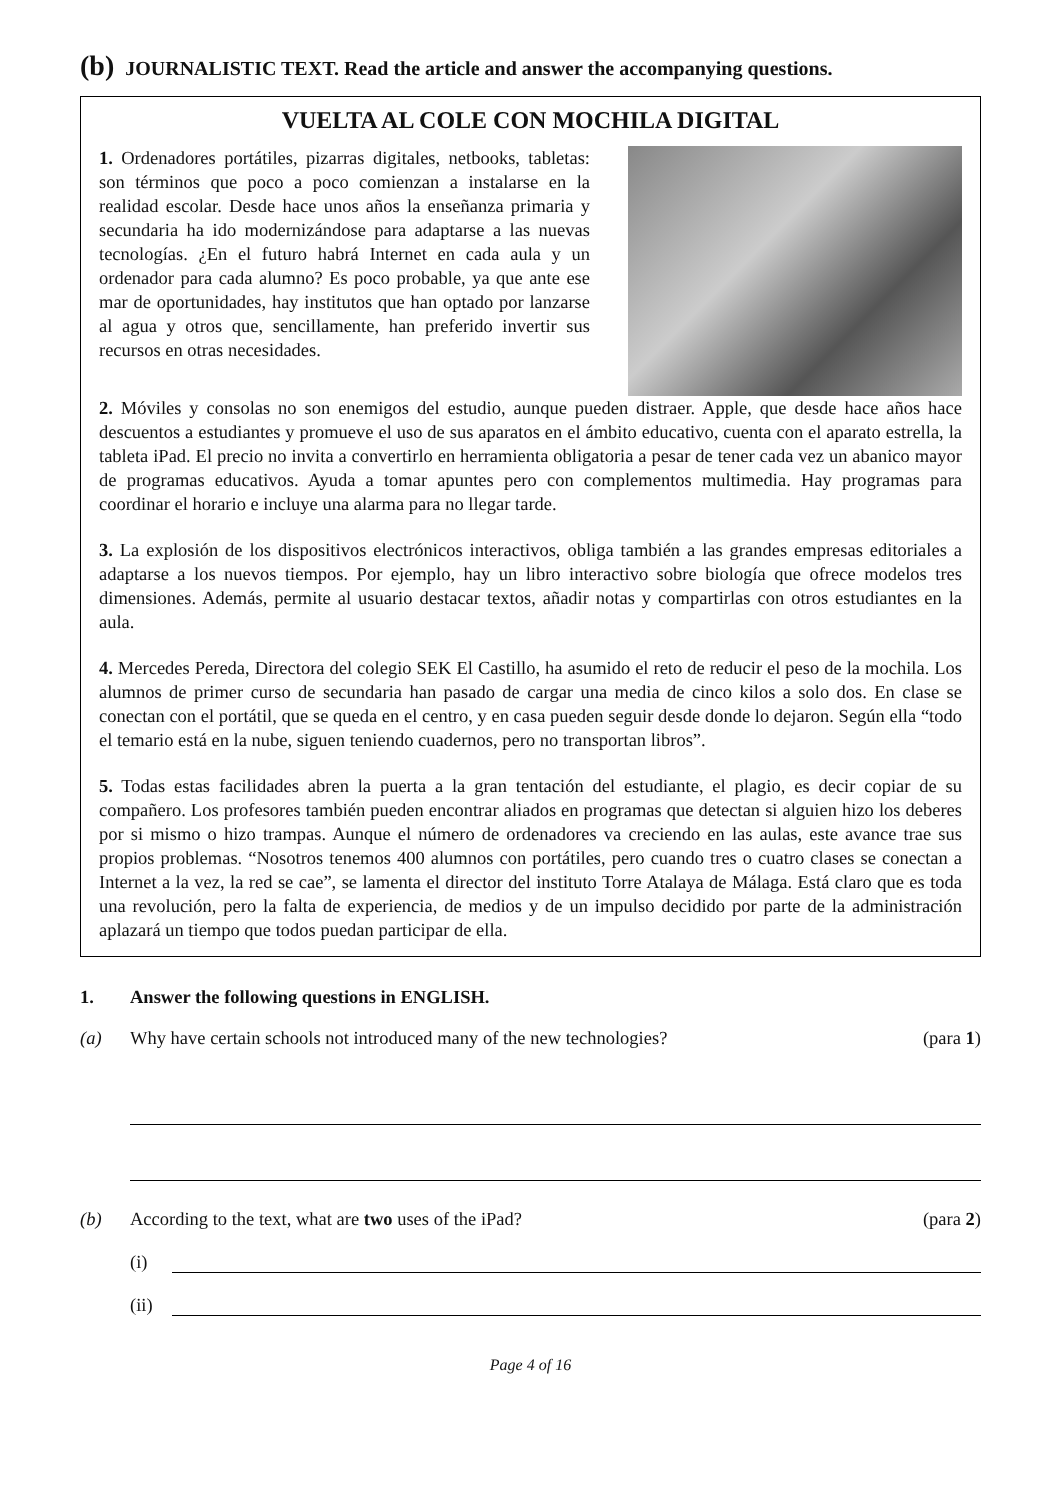(b) JOURNALISTIC TEXT. Read the article and answer the accompanying questions.
VUELTA AL COLE CON MOCHILA DIGITAL
1. Ordenadores portátiles, pizarras digitales, netbooks, tabletas: son términos que poco a poco comienzan a instalarse en la realidad escolar. Desde hace unos años la enseñanza primaria y secundaria ha ido modernizándose para adaptarse a las nuevas tecnologías. ¿En el futuro habrá Internet en cada aula y un ordenador para cada alumno? Es poco probable, ya que ante ese mar de oportunidades, hay institutos que han optado por lanzarse al agua y otros que, sencillamente, han preferido invertir sus recursos en otras necesidades.
2. Móviles y consolas no son enemigos del estudio, aunque pueden distraer. Apple, que desde hace años hace descuentos a estudiantes y promueve el uso de sus aparatos en el ámbito educativo, cuenta con el aparato estrella, la tableta iPad. El precio no invita a convertirlo en herramienta obligatoria a pesar de tener cada vez un abanico mayor de programas educativos. Ayuda a tomar apuntes pero con complementos multimedia. Hay programas para coordinar el horario e incluye una alarma para no llegar tarde.
3. La explosión de los dispositivos electrónicos interactivos, obliga también a las grandes empresas editoriales a adaptarse a los nuevos tiempos. Por ejemplo, hay un libro interactivo sobre biología que ofrece modelos tres dimensiones. Además, permite al usuario destacar textos, añadir notas y compartirlas con otros estudiantes en la aula.
4. Mercedes Pereda, Directora del colegio SEK El Castillo, ha asumido el reto de reducir el peso de la mochila. Los alumnos de primer curso de secundaria han pasado de cargar una media de cinco kilos a solo dos. En clase se conectan con el portátil, que se queda en el centro, y en casa pueden seguir desde donde lo dejaron. Según ella “todo el temario está en la nube, siguen teniendo cuadernos, pero no transportan libros”.
5. Todas estas facilidades abren la puerta a la gran tentación del estudiante, el plagio, es decir copiar de su compañero. Los profesores también pueden encontrar aliados en programas que detectan si alguien hizo los deberes por si mismo o hizo trampas. Aunque el número de ordenadores va creciendo en las aulas, este avance trae sus propios problemas. “Nosotros tenemos 400 alumnos con portátiles, pero cuando tres o cuatro clases se conectan a Internet a la vez, la red se cae”, se lamenta el director del instituto Torre Atalaya de Málaga. Está claro que es toda una revolución, pero la falta de experiencia, de medios y de un impulso decidido por parte de la administración aplazará un tiempo que todos puedan participar de ella.
1. Answer the following questions in ENGLISH.
(a) Why have certain schools not introduced many of the new technologies? (para 1)
(b) According to the text, what are two uses of the iPad? (para 2)
(i)
(ii)
Page 4 of 16